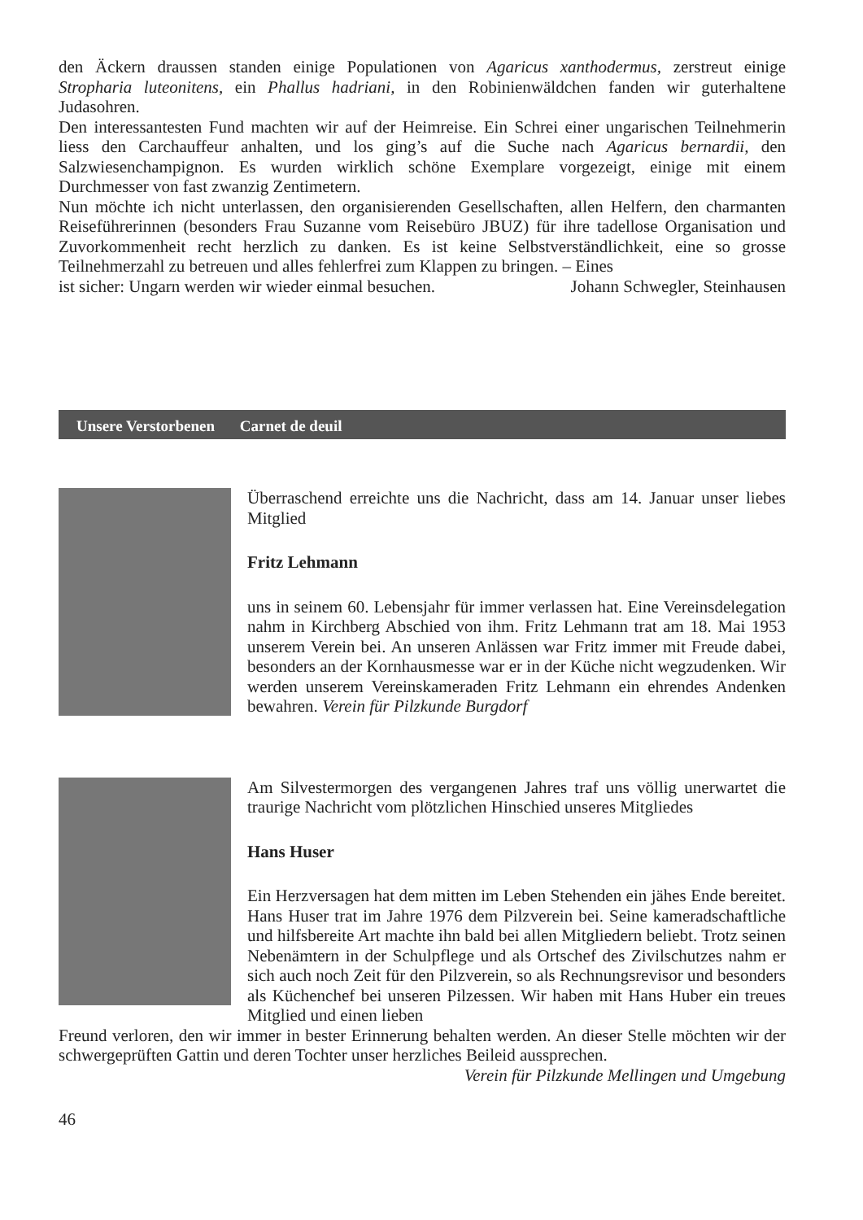den Äckern draussen standen einige Populationen von Agaricus xanthodermus, zerstreut einige Stropharia luteonitens, ein Phallus hadriani, in den Robinienwäldchen fanden wir guterhaltene Judasohren.
Den interessantesten Fund machten wir auf der Heimreise. Ein Schrei einer ungarischen Teilnehmerin liess den Carchauffeur anhalten, und los ging’s auf die Suche nach Agaricus bernardii, den Salzwiesenchampignon. Es wurden wirklich schöne Exemplare vorgezeigt, einige mit einem Durchmesser von fast zwanzig Zentimetern.
Nun möchte ich nicht unterlassen, den organisierenden Gesellschaften, allen Helfern, den charmanten Reiseführerinnen (besonders Frau Suzanne vom Reisebüro JBUZ) für ihre tadellose Organisation und Zuvorkommenheit recht herzlich zu danken. Es ist keine Selbstverständlichkeit, eine so grosse Teilnehmerzahl zu betreuen und alles fehlerfrei zum Klappen zu bringen. – Eines
ist sicher: Ungarn werden wir wieder einmal besuchen. Johann Schwegler, Steinhausen
Unsere Verstorbenen Carnet de deuil
Überraschend erreichte uns die Nachricht, dass am 14. Januar unser liebes Mitglied
Fritz Lehmann
uns in seinem 60. Lebensjahr für immer verlassen hat. Eine Vereinsdelegation nahm in Kirchberg Abschied von ihm. Fritz Lehmann trat am 18. Mai 1953 unserem Verein bei. An unseren Anlässen war Fritz immer mit Freude dabei, besonders an der Kornhausmesse war er in der Küche nicht wegzudenken. Wir werden unserem Vereinskameraden Fritz Lehmann ein ehrendes Andenken bewahren. Verein für Pilzkunde Burgdorf
Am Silvestermorgen des vergangenen Jahres traf uns völlig unerwartet die traurige Nachricht vom plötzlichen Hinschied unseres Mitgliedes
Hans Huser
Ein Herzversagen hat dem mitten im Leben Stehenden ein jähes Ende bereitet. Hans Huser trat im Jahre 1976 dem Pilzverein bei. Seine kameradschaftliche und hilfsbereite Art machte ihn bald bei allen Mitgliedern beliebt. Trotz seinen Nebenämtern in der Schulpflege und als Ortschef des Zivilschutzes nahm er sich auch noch Zeit für den Pilzverein, so als Rechnungsrevisor und besonders als Küchenchef bei unseren Pilzessen. Wir haben mit Hans Huber ein treues Mitglied und einen lieben
Freund verloren, den wir immer in bester Erinnerung behalten werden. An dieser Stelle möchten wir der schwergeprüften Gattin und deren Tochter unser herzliches Beileid aussprechen.
Verein für Pilzkunde Mellingen und Umgebung
46